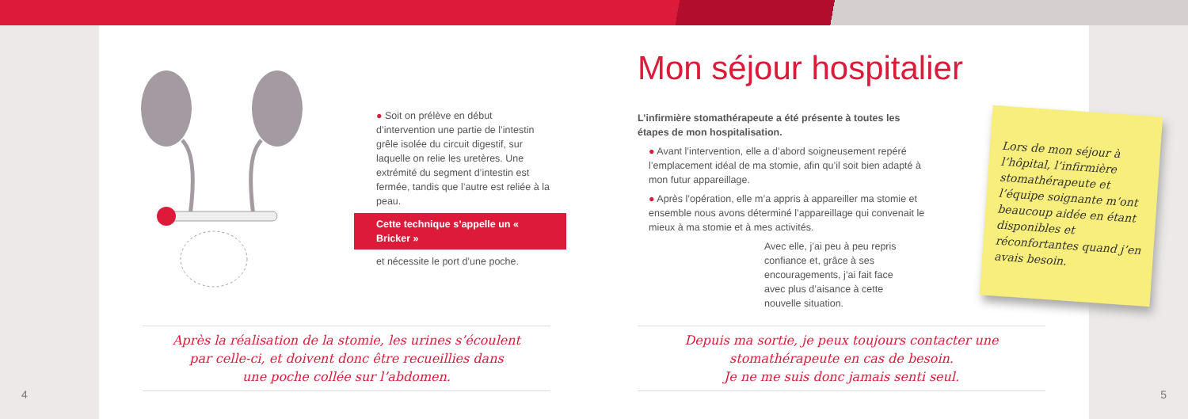4 5
● Soit on prélève en début d’intervention une partie de l’intestin grêle isolée du circuit digestif, sur laquelle on relie les uretères. Une extrémité du segment d’intestin est fermée, tandis que l’autre est reliée à la peau.
Cette technique s’appelle un « Bricker »
et nécessite le port d’une poche.
Après la réalisation de la stomie, les urines s’écoulent
par celle-ci, et doivent donc être recueillies dans
une poche collée sur l’abdomen.
Mon séjour hospitalier
L’infirmière stomathérapeute a été présente à toutes les étapes de mon hospitalisation.
● Avant l’intervention, elle a d’abord soigneusement repéré l’emplacement idéal de ma stomie, afin qu’il soit bien adapté à mon futur appareillage.
● Après l’opération, elle m’a appris à appareiller ma stomie et ensemble nous avons déterminé l’appareillage qui convenait le mieux à ma stomie et à mes activités.
Avec elle, j’ai peu à peu repris confiance et, grâce à ses encouragements, j’ai fait face avec plus d’aisance à cette nouvelle situation.
Depuis ma sortie, je peux toujours contacter une
stomathérapeute en cas de besoin.
Je ne me suis donc jamais senti seul.
Lors de mon séjour à l’hôpital, l’infirmière stomathérapeute et l’équipe soignante m’ont beaucoup aidée en étant disponibles et réconfortantes quand j’en avais besoin.